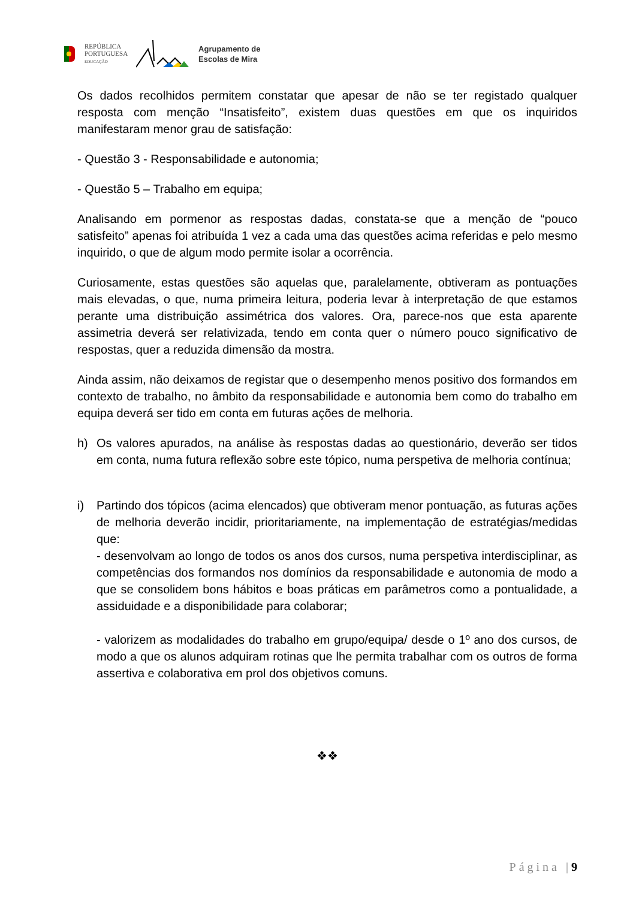REPÚBLICA
PORTUGUESA
EDUCAÇÃO
Agrupamento de
Escolas de Mira
Os dados recolhidos permitem constatar que apesar de não se ter registado qualquer resposta com menção “Insatisfeito”, existem duas questões em que os inquiridos manifestaram menor grau de satisfação:
- Questão 3 - Responsabilidade e autonomia;
- Questão 5 – Trabalho em equipa;
Analisando em pormenor as respostas dadas, constata-se que a menção de “pouco satisfeito” apenas foi atribuída 1 vez a cada uma das questões acima referidas e pelo mesmo inquirido, o que de algum modo permite isolar a ocorrência.
Curiosamente, estas questões são aquelas que, paralelamente, obtiveram as pontuações mais elevadas, o que, numa primeira leitura, poderia levar à interpretação de que estamos perante uma distribuição assimétrica dos valores. Ora, parece-nos que esta aparente assimetria deverá ser relativizada, tendo em conta quer o número pouco significativo de respostas, quer a reduzida dimensão da mostra.
Ainda assim, não deixamos de registar que o desempenho menos positivo dos formandos em contexto de trabalho, no âmbito da responsabilidade e autonomia bem como do trabalho em equipa deverá ser tido em conta em futuras ações de melhoria.
h) Os valores apurados, na análise às respostas dadas ao questionário, deverão ser tidos em conta, numa futura reflexão sobre este tópico, numa perspetiva de melhoria contínua;
i) Partindo dos tópicos (acima elencados) que obtiveram menor pontuação, as futuras ações de melhoria deverão incidir, prioritariamente, na implementação de estratégias/medidas que:
- desenvolvam ao longo de todos os anos dos cursos, numa perspetiva interdisciplinar, as competências dos formandos nos domínios da responsabilidade e autonomia de modo a que se consolidem bons hábitos e boas práticas em parâmetros como a pontualidade, a assiduidade e a disponibilidade para colaborar;
- valorizem as modalidades do trabalho em grupo/equipa/ desde o 1º ano dos cursos, de modo a que os alunos adquiram rotinas que lhe permita trabalhar com os outros de forma assertiva e colaborativa em prol dos objetivos comuns.
❖❖
Página |9